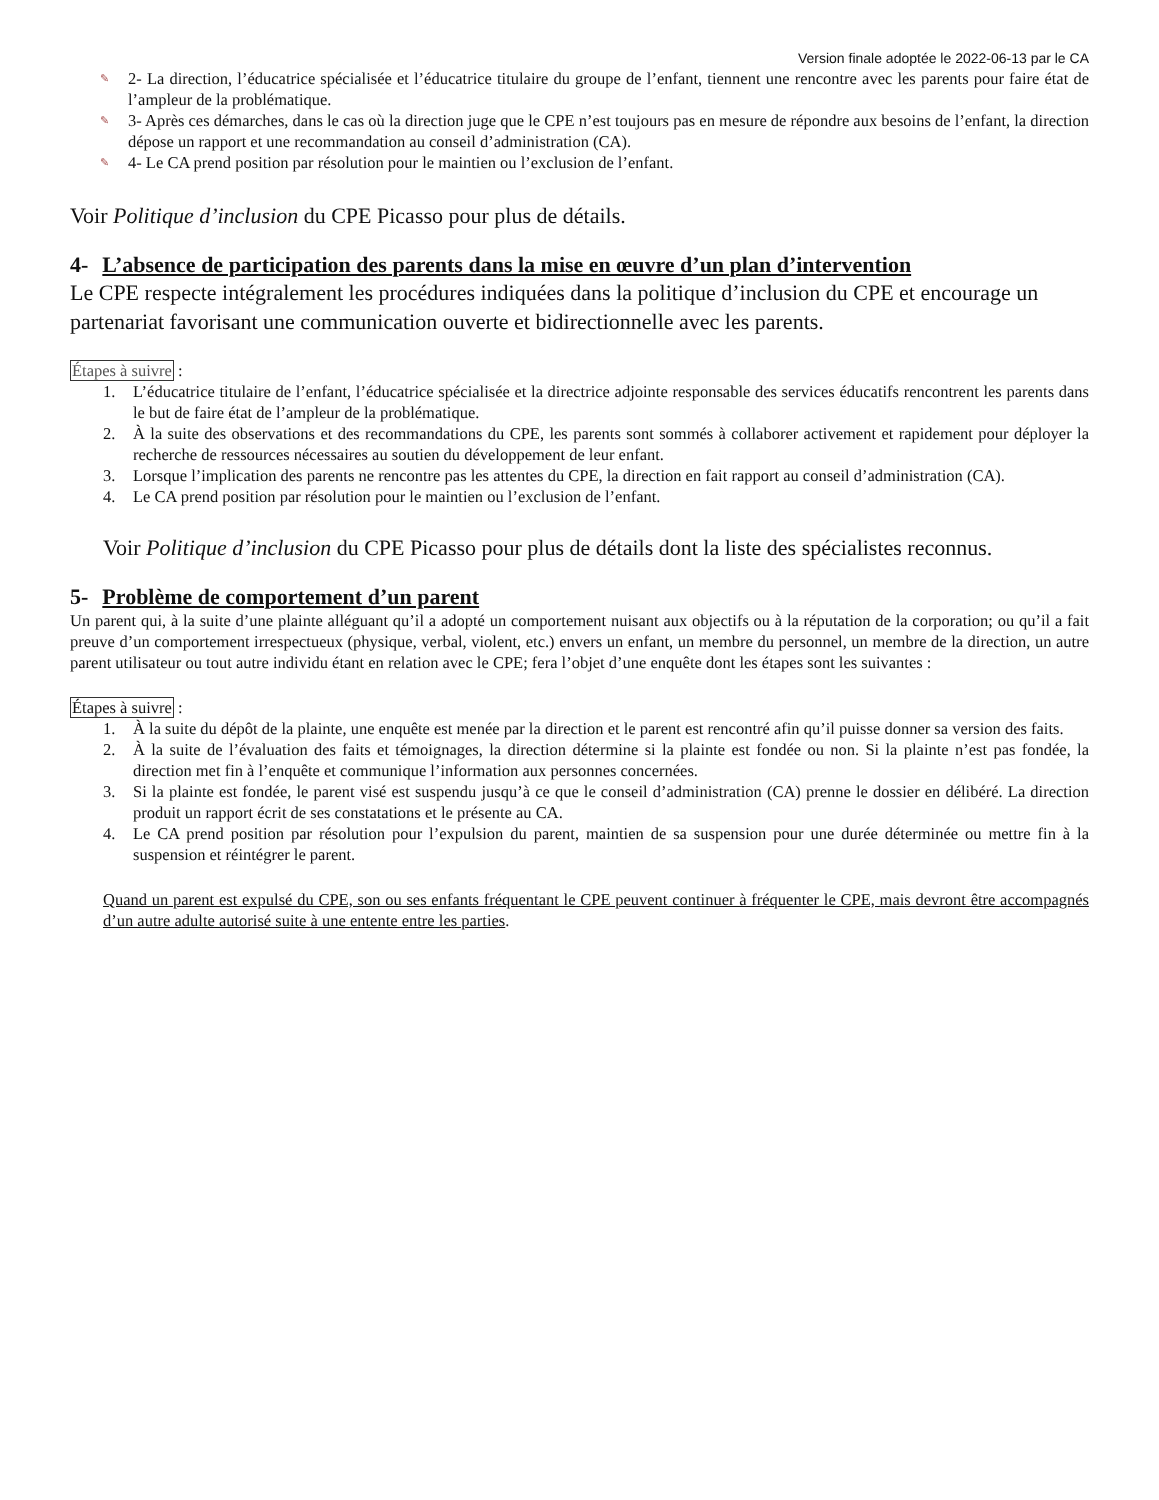Version finale adoptée le 2022-06-13 par le CA
✎ 2- La direction, l’éducatrice spécialisée et l’éducatrice titulaire du groupe de l’enfant, tiennent une rencontre avec les parents pour faire état de l’ampleur de la problématique.
✎ 3- Après ces démarches, dans le cas où la direction juge que le CPE n’est toujours pas en mesure de répondre aux besoins de l’enfant, la direction dépose un rapport et une recommandation au conseil d’administration (CA).
✎ 4- Le CA prend position par résolution pour le maintien ou l’exclusion de l’enfant.
Voir Politique d’inclusion du CPE Picasso pour plus de détails.
4- L’absence de participation des parents dans la mise en œuvre d’un plan d’intervention
Le CPE respecte intégralement les procédures indiquées dans la politique d’inclusion du CPE et encourage un partenariat favorisant une communication ouverte et bidirectionnelle avec les parents.
Étapes à suivre :
1. L’éducatrice titulaire de l’enfant, l’éducatrice spécialisée et la directrice adjointe responsable des services éducatifs rencontrent les parents dans le but de faire état de l’ampleur de la problématique.
2. À la suite des observations et des recommandations du CPE, les parents sont sommés à collaborer activement et rapidement pour déployer la recherche de ressources nécessaires au soutien du développement de leur enfant.
3. Lorsque l’implication des parents ne rencontre pas les attentes du CPE, la direction en fait rapport au conseil d’administration (CA).
4. Le CA prend position par résolution pour le maintien ou l’exclusion de l’enfant.
Voir Politique d’inclusion du CPE Picasso pour plus de détails dont la liste des spécialistes reconnus.
5- Problème de comportement d’un parent
Un parent qui, à la suite d’une plainte alléguant qu’il a adopté un comportement nuisant aux objectifs ou à la réputation de la corporation; ou qu’il a fait preuve d’un comportement irrespectueux (physique, verbal, violent, etc.) envers un enfant, un membre du personnel, un membre de la direction, un autre parent utilisateur ou tout autre individu étant en relation avec le CPE; fera l’objet d’une enquête dont les étapes sont les suivantes :
Étapes à suivre :
1. À la suite du dépôt de la plainte, une enquête est menée par la direction et le parent est rencontré afin qu’il puisse donner sa version des faits.
2. À la suite de l’évaluation des faits et témoignages, la direction détermine si la plainte est fondée ou non. Si la plainte n’est pas fondée, la direction met fin à l’enquête et communique l’information aux personnes concernées.
3. Si la plainte est fondée, le parent visé est suspendu jusqu’à ce que le conseil d’administration (CA) prenne le dossier en délibéré. La direction produit un rapport écrit de ses constatations et le présente au CA.
4. Le CA prend position par résolution pour l’expulsion du parent, maintien de sa suspension pour une durée déterminée ou mettre fin à la suspension et réintégrer le parent.
Quand un parent est expulsé du CPE, son ou ses enfants fréquentant le CPE peuvent continuer à fréquenter le CPE, mais devront être accompagnés d’un autre adulte autorisé suite à une entente entre les parties.